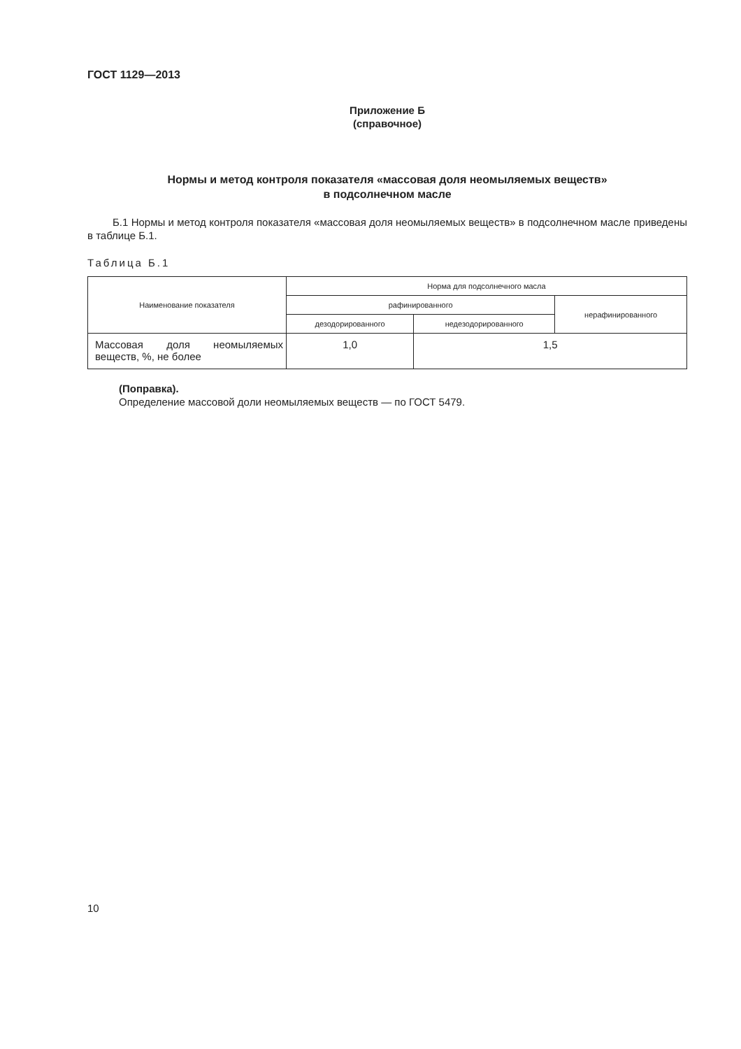ГОСТ 1129—2013
Приложение Б
(справочное)
Нормы и метод контроля показателя «массовая доля неомыляемых веществ»
в подсолнечном масле
Б.1 Нормы и метод контроля показателя «массовая доля неомыляемых веществ» в подсолнечном масле приведены в таблице Б.1.
Таблица Б.1
| Наименование показателя | Норма для подсолнечного масла | | |
| --- | --- | --- | --- |
| | рафинированного | | нерафинированного |
| | дезодорированного | недезодорированного | |
| Массовая доля неомыляемых веществ, %, не более | 1,0 | 1,5 | |
(Поправка).
Определение массовой доли неомыляемых веществ — по ГОСТ 5479.
10